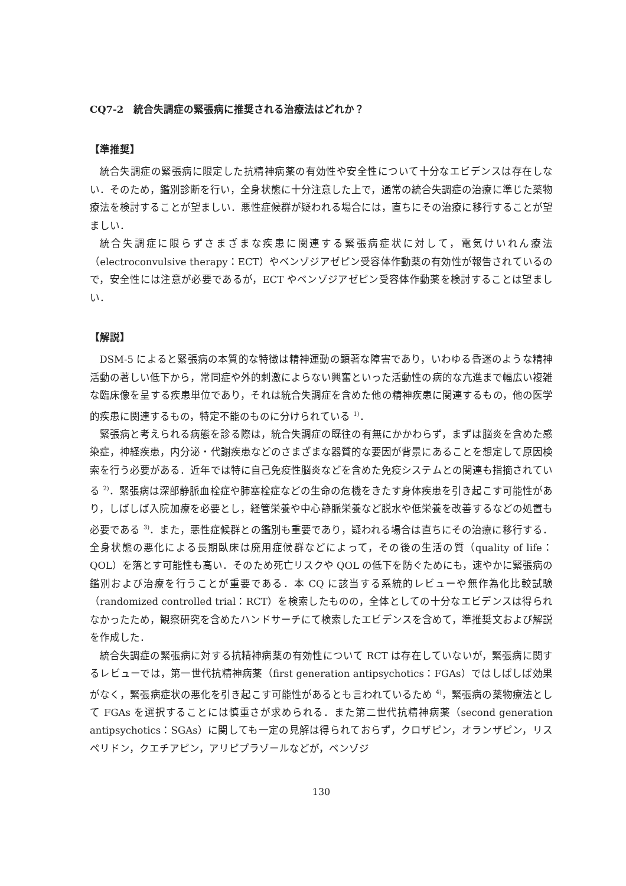CQ7-2　統合失調症の緊張病に推奨される治療法はどれか？
【準推奨】
統合失調症の緊張病に限定した抗精神病薬の有効性や安全性について十分なエビデンスは存在しない．そのため，鑑別診断を行い，全身状態に十分注意した上で，通常の統合失調症の治療に準じた薬物療法を検討することが望ましい．悪性症候群が疑われる場合には，直ちにその治療に移行することが望ましい．
統合失調症に限らずさまざまな疾患に関連する緊張病症状に対して，電気けいれん療法（electroconvulsive therapy：ECT）やベンゾジアゼピン受容体作動薬の有効性が報告されているので，安全性には注意が必要であるが，ECT やベンゾジアゼピン受容体作動薬を検討することは望ましい．
【解説】
DSM-5 によると緊張病の本質的な特徴は精神運動の顕著な障害であり，いわゆる昏迷のような精神活動の著しい低下から，常同症や外的刺激によらない興奮といった活動性の病的な亢進まで幅広い複雑な臨床像を呈する疾患単位であり，それは統合失調症を含めた他の精神疾患に関連するもの，他の医学的疾患に関連するもの，特定不能のものに分けられている <sup>1)</sup>．
緊張病と考えられる病態を診る際は，統合失調症の既往の有無にかかわらず，まずは脳炎を含めた感染症，神経疾患，内分泌・代謝疾患などのさまざまな器質的な要因が背景にあることを想定して原因検索を行う必要がある．近年では特に自己免疫性脳炎などを含めた免疫システムとの関連も指摘されている <sup>2)</sup>．緊張病は深部静脈血栓症や肺塞栓症などの生命の危機をきたす身体疾患を引き起こす可能性があり，しばしば入院加療を必要とし，経管栄養や中心静脈栄養など脱水や低栄養を改善するなどの処置も必要である <sup>3)</sup>．また，悪性症候群との鑑別も重要であり，疑われる場合は直ちにその治療に移行する．全身状態の悪化による長期臥床は廃用症候群などによって，その後の生活の質（quality of life：QOL）を落とす可能性も高い．そのため死亡リスクや QOL の低下を防ぐためにも，速やかに緊張病の鑑別および治療を行うことが重要である．本 CQ に該当する系統的レビューや無作為化比較試験（randomized controlled trial：RCT）を検索したものの，全体としての十分なエビデンスは得られなかったため，観察研究を含めたハンドサーチにて検索したエビデンスを含めて，準推奨文および解説を作成した．
統合失調症の緊張病に対する抗精神病薬の有効性について RCT は存在していないが，緊張病に関するレビューでは，第一世代抗精神病薬（first generation antipsychotics：FGAs）ではしばしば効果がなく，緊張病症状の悪化を引き起こす可能性があるとも言われているため <sup>4)</sup>，緊張病の薬物療法として FGAs を選択することには慎重さが求められる．また第二世代抗精神病薬（second generation antipsychotics：SGAs）に関しても一定の見解は得られておらず，クロザピン，オランザピン，リスペリドン，クエチアピン，アリピプラゾールなどが，ベンゾジ
130